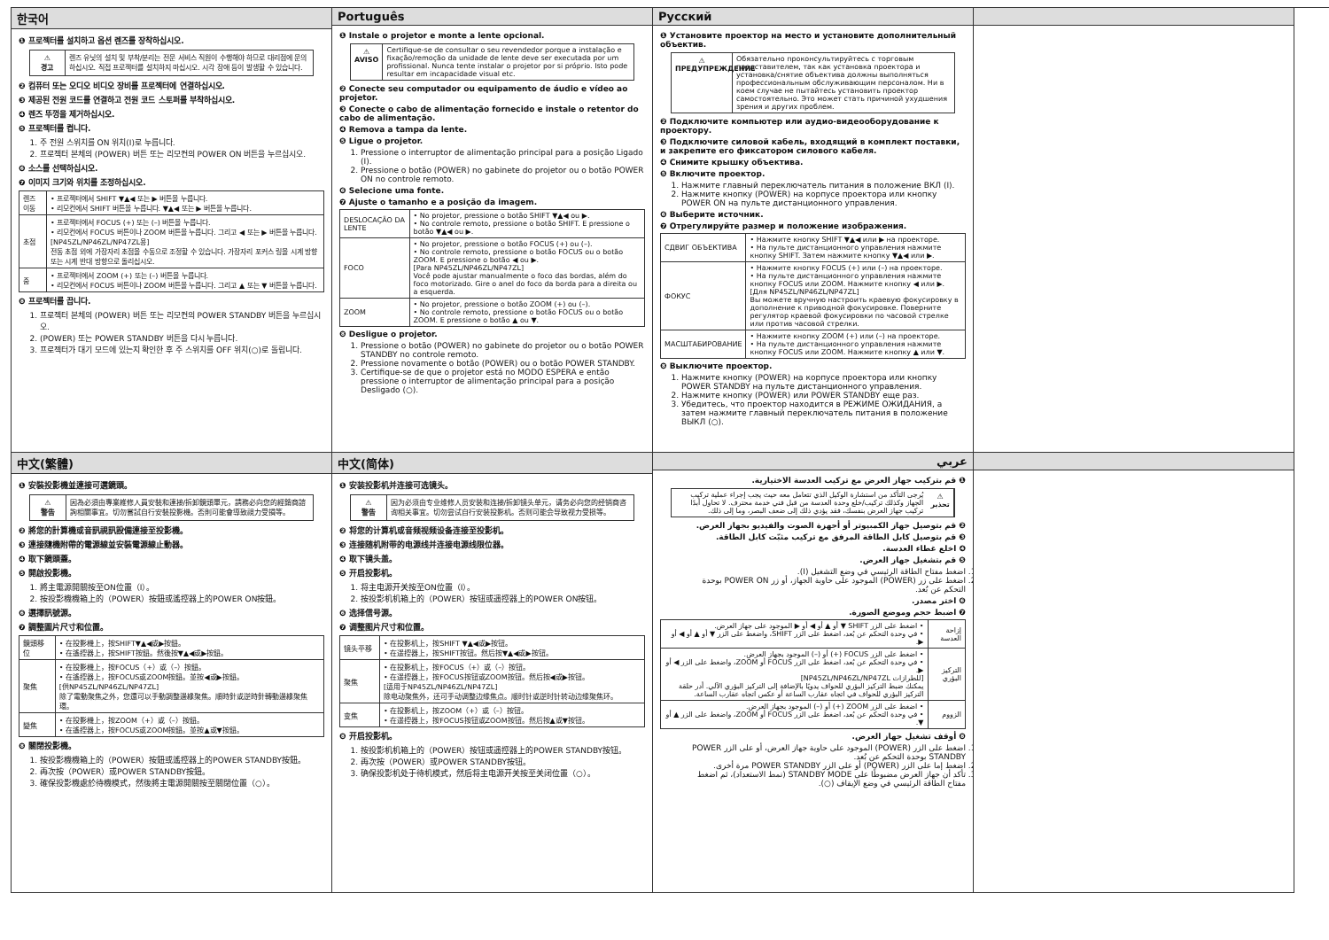한국어
❶ 프로젝터를 설치하고 옵션 렌즈를 장착하십시오.
⚠
경고
렌즈 유닛의 설치 및 부착/분리는 전문 서비스 직원이 수행해야 하므로 대리점에 문의하십시오. 직접 프로젝터를 설치하지 마십시오. 시각 장애 등이 발생할 수 있습니다.
❷ 컴퓨터 또는 오디오 비디오 장비를 프로젝터에 연결하십시오.
❸ 제공된 전원 코드를 연결하고 전원 코드 스토퍼를 부착하십시오.
❹ 렌즈 뚜껑을 제거하십시오.
❺ 프로젝터를 켭니다.
1. 주 전원 스위치를 ON 위치(I)로 누릅니다.
2. 프로젝터 본체의 (POWER) 버튼 또는 리모컨의 POWER ON 버튼을 누르십시오.
❻ 소스를 선택하십시오.
❼ 이미지 크기와 위치를 조정하십시오.
| 렌즈 이동 | • 프로젝터에서 SHIFT ▼▲◀ 또는 ▶ 버튼을 누릅니다. • 리모컨에서 SHIFT 버튼을 누릅니다. ▼▲◀ 또는 ▶ 버튼을 누릅니다. |
| 초점 | • 프로젝터에서 FOCUS (+) 또는 (–) 버튼을 누릅니다. • 리모컨에서 FOCUS 버튼이나 ZOOM 버튼을 누릅니다. 그리고 ◀ 또는 ▶ 버튼을 누릅니다. [NP45ZL/NP46ZL/NP47ZL용] 전동 초점 외에 가장자리 초점을 수동으로 조정할 수 있습니다. 가장자리 포커스 링을 시계 방향 또는 시계 반대 방향으로 돌리십시오. |
| 줌 | • 프로젝터에서 ZOOM (+) 또는 (–) 버튼을 누릅니다. • 리모컨에서 FOCUS 버튼이나 ZOOM 버튼을 누릅니다. 그리고 ▲ 또는 ▼ 버튼을 누릅니다. |
❽ 프로젝터를 끕니다.
1. 프로젝터 본체의 (POWER) 버튼 또는 리모컨의 POWER STANDBY 버튼을 누르십시오.
2. (POWER) 또는 POWER STANDBY 버튼을 다시 누릅니다.
3. 프로젝터가 대기 모드에 있는지 확인한 후 주 스위치를 OFF 위치(○)로 돌립니다.
Português
❶ Instale o projetor e monte a lente opcional.
⚠
AVISO
Certifique-se de consultar o seu revendedor porque a instalação e fixação/remoção da unidade de lente deve ser executada por um profissional. Nunca tente instalar o projetor por si próprio. Isto pode resultar em incapacidade visual etc.
❷ Conecte seu computador ou equipamento de áudio e vídeo ao projetor.
❸ Conecte o cabo de alimentação fornecido e instale o retentor do cabo de alimentação.
❹ Remova a tampa da lente.
❺ Ligue o projetor.
1. Pressione o interruptor de alimentação principal para a posição Ligado (I).
2. Pressione o botão (POWER) no gabinete do projetor ou o botão POWER ON no controle remoto.
❻ Selecione uma fonte.
❼ Ajuste o tamanho e a posição da imagem.
| DESLOCAÇÃO DA LENTE | • No projetor, pressione o botão SHIFT ▼▲◀ ou ▶. • No controle remoto, pressione o botão SHIFT. E pressione o botão ▼▲◀ ou ▶. |
| FOCO | • No projetor, pressione o botão FOCUS (+) ou (–). • No controle remoto, pressione o botão FOCUS ou o botão ZOOM. E pressione o botão ◀ ou ▶. [Para NP45ZL/NP46ZL/NP47ZL] Você pode ajustar manualmente o foco das bordas, além do foco motorizado. Gire o anel do foco da borda para a direita ou a esquerda. |
| ZOOM | • No projetor, pressione o botão ZOOM (+) ou (–). • No controle remoto, pressione o botão FOCUS ou o botão ZOOM. E pressione o botão ▲ ou ▼. |
❽ Desligue o projetor.
1. Pressione o botão (POWER) no gabinete do projetor ou o botão POWER STANDBY no controle remoto.
2. Pressione novamente o botão (POWER) ou o botão POWER STANDBY.
3. Certifique-se de que o projetor está no MODO ESPERA e então pressione o interruptor de alimentação principal para a posição Desligado (○).
Русский
❶ Установите проектор на место и установите дополнительный объектив.
⚠
ПРЕДУПРЕЖДЕНИЕ
Обязательно проконсультируйтесь с торговым представителем, так как установка проектора и установка/снятие объектива должны выполняться профессиональным обслуживающим персоналом. Ни в коем случае не пытайтесь установить проектор самостоятельно. Это может стать причиной ухудшения зрения и других проблем.
❷ Подключите компьютер или аудио-видеооборудование к проектору.
❸ Подключите силовой кабель, входящий в комплект поставки, и закрепите его фиксатором силового кабеля.
❹ Снимите крышку объектива.
❺ Включите проектор.
1. Нажмите главный переключатель питания в положение ВКЛ (I).
2. Нажмите кнопку (POWER) на корпусе проектора или кнопку POWER ON на пульте дистанционного управления.
❻ Выберите источник.
❼ Отрегулируйте размер и положение изображения.
| СДВИГ ОБЪЕКТИВА | • Нажмите кнопку SHIFT ▼▲◀ или ▶ на проекторе. • На пульте дистанционного управления нажмите кнопку SHIFT. Затем нажмите кнопку ▼▲◀ или ▶. |
| ФОКУС | • Нажмите кнопку FOCUS (+) или (–) на проекторе. • На пульте дистанционного управления нажмите кнопку FOCUS или ZOOM. Нажмите кнопку ◀ или ▶. [Для NP45ZL/NP46ZL/NP47ZL] Вы можете вручную настроить краевую фокусировку в дополнение к приводной фокусировке. Поверните регулятор краевой фокусировки по часовой стрелке или против часовой стрелки. |
| МАСШТАБИРОВАНИЕ | • Нажмите кнопку ZOOM (+) или (–) на проекторе. • На пульте дистанционного управления нажмите кнопку FOCUS или ZOOM. Нажмите кнопку ▲ или ▼. |
❽ Выключите проектор.
1. Нажмите кнопку (POWER) на корпусе проектора или кнопку POWER STANDBY на пульте дистанционного управления.
2. Нажмите кнопку (POWER) или POWER STANDBY еще раз.
3. Убедитесь, что проектор находится в РЕЖИМЕ ОЖИДАНИЯ, а затем нажмите главный переключатель питания в положение ВЫКЛ (○).
中文(繁體)
❶ 安裝投影機並連接可選鏡頭。
⚠
警告
因為必須由專業維修人員安裝和連接/拆卸鏡頭單元，請務必向您的經銷商諮詢相關事宜。切勿嘗試自行安裝投影機。否則可能會導致視力受損等。
❷ 將您的計算機或音訊視訊設備連接至投影機。
❸ 連接隨機附帶的電源線並安裝電源線止動器。
❹ 取下鏡頭蓋。
❺ 開啟投影機。
1. 將主電源開關按至ON位置（I）。
2. 按投影機機箱上的（POWER）按鈕或遙控器上的POWER ON按鈕。
❻ 選擇訊號源。
❼ 調整圖片尺寸和位置。
| 鏡頭移位 | • 在投影機上，按SHIFT▼▲◀或▶按鈕。 • 在遙控器上，按SHIFT按鈕。然後按▼▲◀或▶按鈕。 |
| 聚焦 | • 在投影機上，按FOCUS（+）或（–）按鈕。 • 在遙控器上，按FOCUS或ZOOM按鈕。並按◀或▶按鈕。 [供NP45ZL/NP46ZL/NP47ZL] 除了電動聚焦之外，您還可以手動調整邊緣聚焦。順時針或逆時針轉動邊緣聚焦環。 |
| 變焦 | • 在投影機上，按ZOOM（+）或（–）按鈕。 • 在遙控器上，按FOCUS或ZOOM按鈕。並按▲或▼按鈕。 |
❽ 關閉投影機。
1. 按投影機機箱上的（POWER）按鈕或遙控器上的POWER STANDBY按鈕。
2. 再次按（POWER）或POWER STANDBY按鈕。
3. 確保投影機處於待機模式，然後將主電源開關按至關閉位置（○）。
中文(简体)
❶ 安装投影机并连接可选镜头。
⚠
警告
因为必须由专业维修人员安装和连接/拆卸镜头单元，请务必向您的经销商咨询相关事宜。切勿尝试自行安装投影机。否则可能会导致视力受损等。
❷ 将您的计算机或音频视频设备连接至投影机。
❸ 连接随机附带的电源线并连接电源线限位器。
❹ 取下镜头盖。
❺ 开启投影机。
1. 将主电源开关按至ON位置（I）。
2. 按投影机机箱上的（POWER）按钮或遥控器上的POWER ON按钮。
❻ 选择信号源。
❼ 调整图片尺寸和位置。
| 镜头平移 | • 在投影机上，按SHIFT ▼▲◀或▶按钮。 • 在遥控器上，按SHIFT按钮。然后按▼▲◀或▶按钮。 |
| 聚焦 | • 在投影机上，按FOCUS（+）或（–）按钮。 • 在遥控器上，按FOCUS按钮或ZOOM按钮。然后按◀或▶按钮。 [适用于NP45ZL/NP46ZL/NP47ZL] 除电动聚焦外，还可手动调整边缘焦点。顺时针或逆时针转动边缘聚焦环。 |
| 变焦 | • 在投影机上，按ZOOM（+）或（–）按钮。 • 在遥控器上，按FOCUS按钮或ZOOM按钮。然后按▲或▼按钮。 |
❽ 开启投影机。
1. 按投影机机箱上的（POWER）按钮或遥控器上的POWER STANDBY按钮。
2. 再次按（POWER）或POWER STANDBY按钮。
3. 确保投影机处于待机模式，然后将主电源开关按至关闭位置（○）。
عربي
❶ قم بتركيب جهاز العرض مع تركيب العدسة الاختيارية.
⚠
تحذير
يُرجى التأكد من استشارة الوكيل الذي تتعامل معه حيث يجب إجراء عملية تركيب الجهاز وكذلك تركيب/خلع وحدة العدسة من قبل فني خدمة محترف. لا تحاول أبدًا تركيب جهاز العرض بنفسك، فقد يؤدي ذلك إلى ضعف البصر، وما إلى ذلك.
❷ قم بتوصيل جهاز الكمبيوتر أو أجهزة الصوت والفيديو بجهاز العرض.
❸ قم بتوصيل كابل الطاقة المرفق مع تركيب مثبّت كابل الطاقة.
❹ اخلع غطاء العدسة.
❺ قم بتشغيل جهاز العرض.
1. اضغط مفتاح الطاقة الرئيسي في وضع التشغيل (I).
2. اضغط على زر (POWER) الموجود على حاوية الجهاز، أو زر POWER ON بوحدة التحكم عن بُعد.
❻ اختر مصدر.
❼ اضبط حجم وموضع الصورة.
| إزاحة العدسة | • اضغط على الزر SHIFT ▼ أو ▲ أو ◀ أو ▶ الموجود على جهاز العرض. • في وحدة التحكم عن بُعد، اضغط على الزر SHIFT، واضغط على الزر ▼ أو ▲ أو ◀ أو ▶. |
| التركيز البؤري | • اضغط على الزر FOCUS (+) أو (–) الموجود بجهاز العرض. • في وحدة التحكم عن بُعد، اضغط على الزر FOCUS أو ZOOM، واضغط على الزر ◀ أو ▶. [للطرازات NP45ZL/NP46ZL/NP47ZL] يمكنك ضبط التركيز البؤري للحواف يدويًا بالإضافة إلى التركيز البؤري الآلي. أدر حلقة التركيز البؤري للحواف في اتجاه عقارب الساعة أو عكس اتجاه عقارب الساعة. |
| الزووم | • اضغط على الزر ZOOM (+) أو (–) الموجود بجهاز العرض. • في وحدة التحكم عن بُعد، اضغط على الزر FOCUS أو ZOOM، واضغط على الزر ▲ أو ▼. |
❽ أوقف تشغيل جهاز العرض.
1. اضغط على الزر (POWER) الموجود على حاوية جهاز العرض، أو على الزر POWER STANDBY بوحدة التحكم عن بُعد.
2. اضغط إما على الزر (POWER) أو على الزر POWER STANDBY مرة أخرى.
3. تأكد أن جهاز العرض مضبوطًا على STANDBY MODE (نمط الاستعداد)، ثم اضغط مفتاح الطاقة الرئيسي في وضع الإيقاف (○).